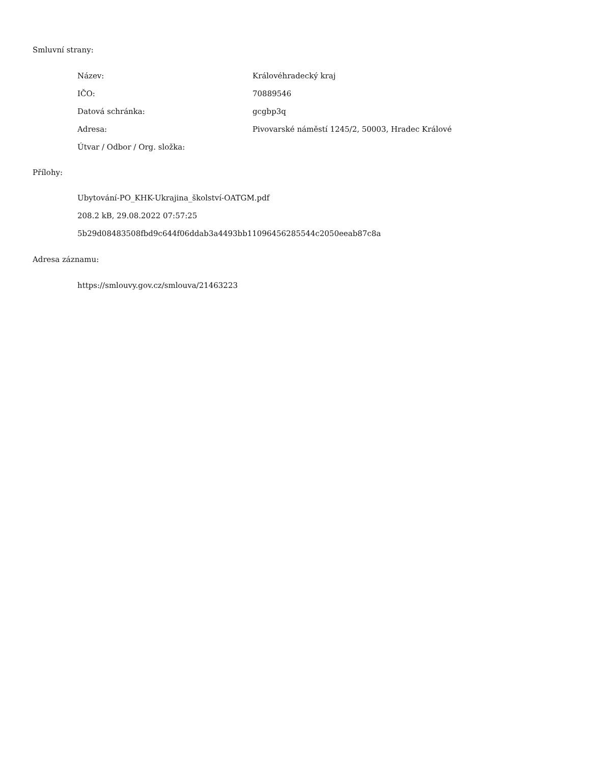Smluvní strany:
| Název: | Královéhradecký kraj |
| IČO: | 70889546 |
| Datová schránka: | gcgbp3q |
| Adresa: | Pivovarské náměstí 1245/2, 50003, Hradec Králové |
| Útvar / Odbor / Org. složka: | |
Přílohy:
Ubytování-PO_KHK-Ukrajina_školství-OATGM.pdf
208.2 kB, 29.08.2022 07:57:25
5b29d08483508fbd9c644f06ddab3a4493bb11096456285544c2050eeab87c8a
Adresa záznamu:
https://smlouvy.gov.cz/smlouva/21463223